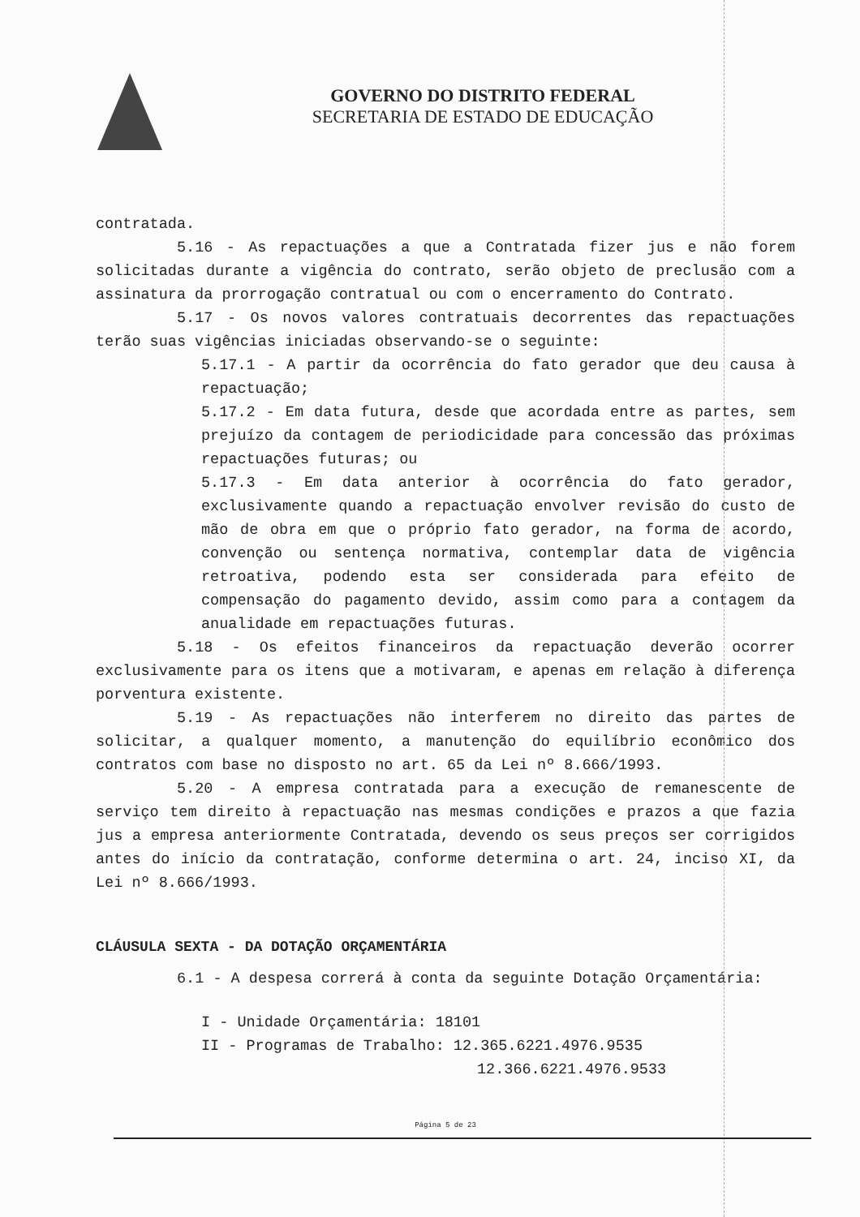GOVERNO DO DISTRITO FEDERAL
SECRETARIA DE ESTADO DE EDUCAÇÃO
contratada.
5.16 - As repactuações a que a Contratada fizer jus e não forem solicitadas durante a vigência do contrato, serão objeto de preclusão com a assinatura da prorrogação contratual ou com o encerramento do Contrato.
5.17 - Os novos valores contratuais decorrentes das repactuações terão suas vigências iniciadas observando-se o seguinte:
5.17.1 - A partir da ocorrência do fato gerador que deu causa à repactuação;
5.17.2 - Em data futura, desde que acordada entre as partes, sem prejuízo da contagem de periodicidade para concessão das próximas repactuações futuras; ou
5.17.3 - Em data anterior à ocorrência do fato gerador, exclusivamente quando a repactuação envolver revisão do custo de mão de obra em que o próprio fato gerador, na forma de acordo, convenção ou sentença normativa, contemplar data de vigência retroativa, podendo esta ser considerada para efeito de compensação do pagamento devido, assim como para a contagem da anualidade em repactuações futuras.
5.18 - Os efeitos financeiros da repactuação deverão ocorrer exclusivamente para os itens que a motivaram, e apenas em relação à diferença porventura existente.
5.19 - As repactuações não interferem no direito das partes de solicitar, a qualquer momento, a manutenção do equilíbrio econômico dos contratos com base no disposto no art. 65 da Lei nº 8.666/1993.
5.20 - A empresa contratada para a execução de remanescente de serviço tem direito à repactuação nas mesmas condições e prazos a que fazia jus a empresa anteriormente Contratada, devendo os seus preços ser corrigidos antes do início da contratação, conforme determina o art. 24, inciso XI, da Lei nº 8.666/1993.
CLÁUSULA SEXTA - DA DOTAÇÃO ORÇAMENTÁRIA
6.1 - A despesa correrá à conta da seguinte Dotação Orçamentária:
I - Unidade Orçamentária: 18101
II - Programas de Trabalho: 12.365.6221.4976.9535
12.366.6221.4976.9533
Página 5 de 23